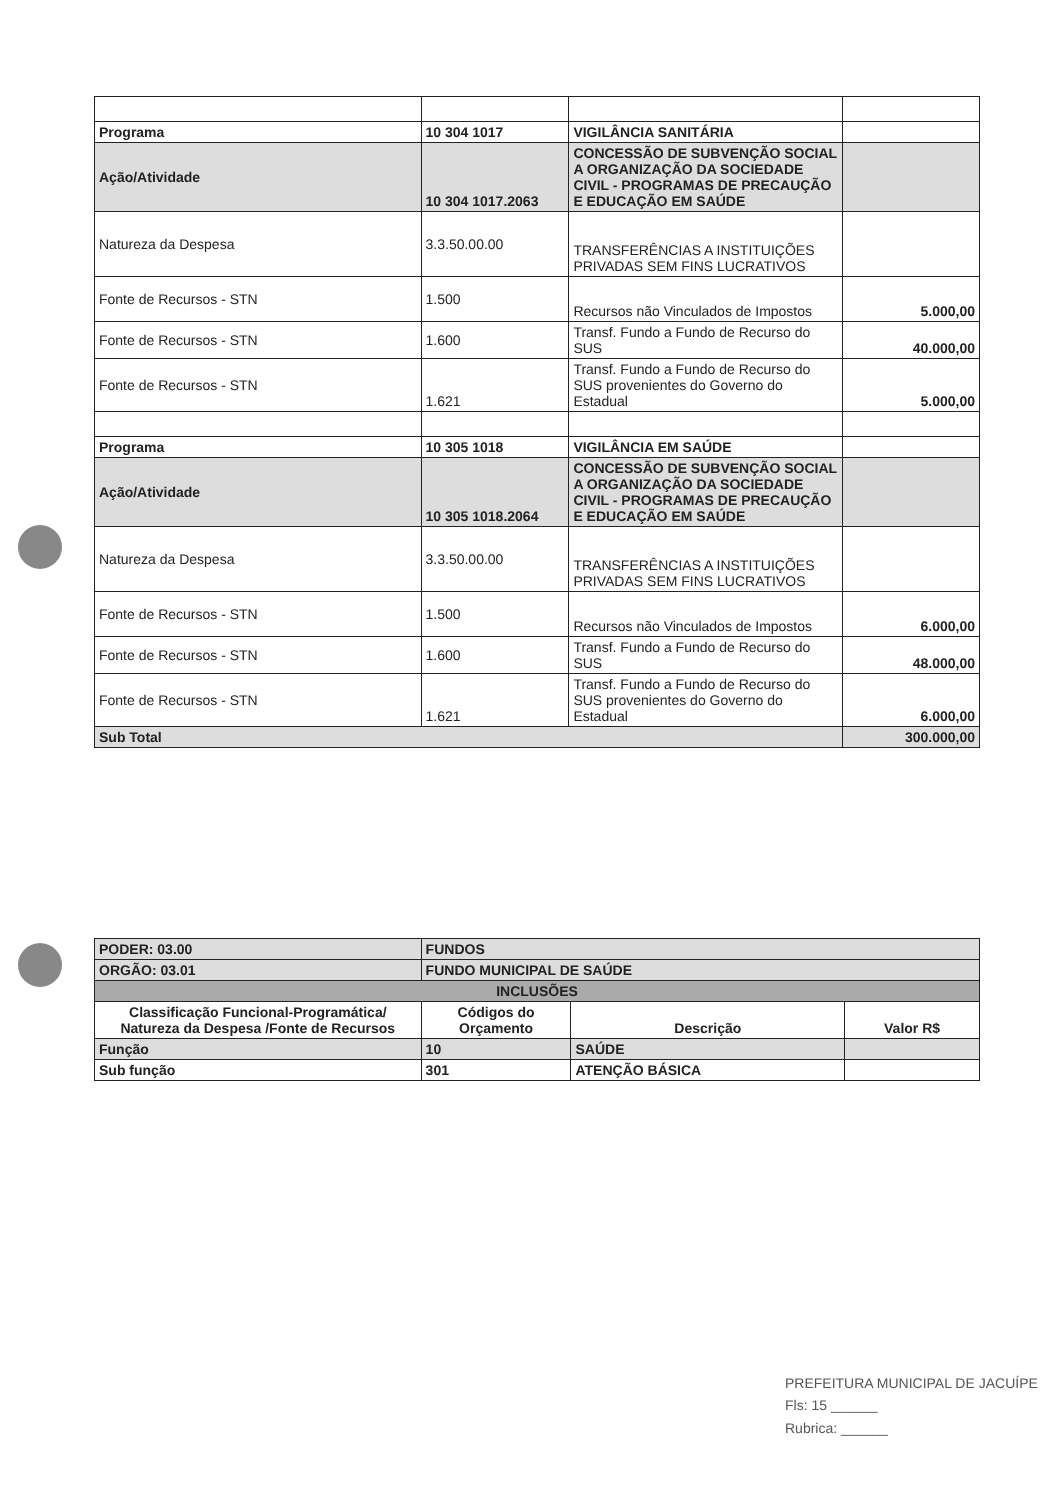| Programa | 10 304 1017 | VIGILÂNCIA SANITÁRIA | |
| Ação/Atividade | 10 304 1017.2063 | CONCESSÃO DE SUBVENÇÃO SOCIAL A ORGANIZAÇÃO DA SOCIEDADE CIVIL - PROGRAMAS DE PRECAUÇÃO E EDUCAÇÃO EM SAÚDE | |
| Natureza da Despesa | 3.3.50.00.00 | TRANSFERÊNCIAS A INSTITUIÇÕES PRIVADAS SEM FINS LUCRATIVOS | |
| Fonte de Recursos - STN | 1.500 | Recursos não Vinculados de Impostos | 5.000,00 |
| Fonte de Recursos - STN | 1.600 | Transf. Fundo a Fundo de Recurso do SUS | 40.000,00 |
| Fonte de Recursos - STN | 1.621 | Transf. Fundo a Fundo de Recurso do SUS provenientes do Governo do Estadual | 5.000,00 |
| Programa | 10 305 1018 | VIGILÂNCIA EM SAÚDE | |
| Ação/Atividade | 10 305 1018.2064 | CONCESSÃO DE SUBVENÇÃO SOCIAL A ORGANIZAÇÃO DA SOCIEDADE CIVIL - PROGRAMAS DE PRECAUÇÃO E EDUCAÇÃO EM SAÚDE | |
| Natureza da Despesa | 3.3.50.00.00 | TRANSFERÊNCIAS A INSTITUIÇÕES PRIVADAS SEM FINS LUCRATIVOS | |
| Fonte de Recursos - STN | 1.500 | Recursos não Vinculados de Impostos | 6.000,00 |
| Fonte de Recursos - STN | 1.600 | Transf. Fundo a Fundo de Recurso do SUS | 48.000,00 |
| Fonte de Recursos - STN | 1.621 | Transf. Fundo a Fundo de Recurso do SUS provenientes do Governo do Estadual | 6.000,00 |
| Sub Total | | | 300.000,00 |
| PODER: 03.00 | FUNDOS | | |
| ORGÃO: 03.01 | FUNDO MUNICIPAL DE SAÚDE | | |
| INCLUSÕES | | | |
| Classificação Funcional-Programática/ Natureza da Despesa /Fonte de Recursos | Códigos do Orçamento | Descrição | Valor R$ |
| Função | 10 | SAÚDE | |
| Sub função | 301 | ATENÇÃO BÁSICA | |
PREFEITURA MUNICIPAL DE JACUÍPE
Fls: 15 ______
Rubrica: ______